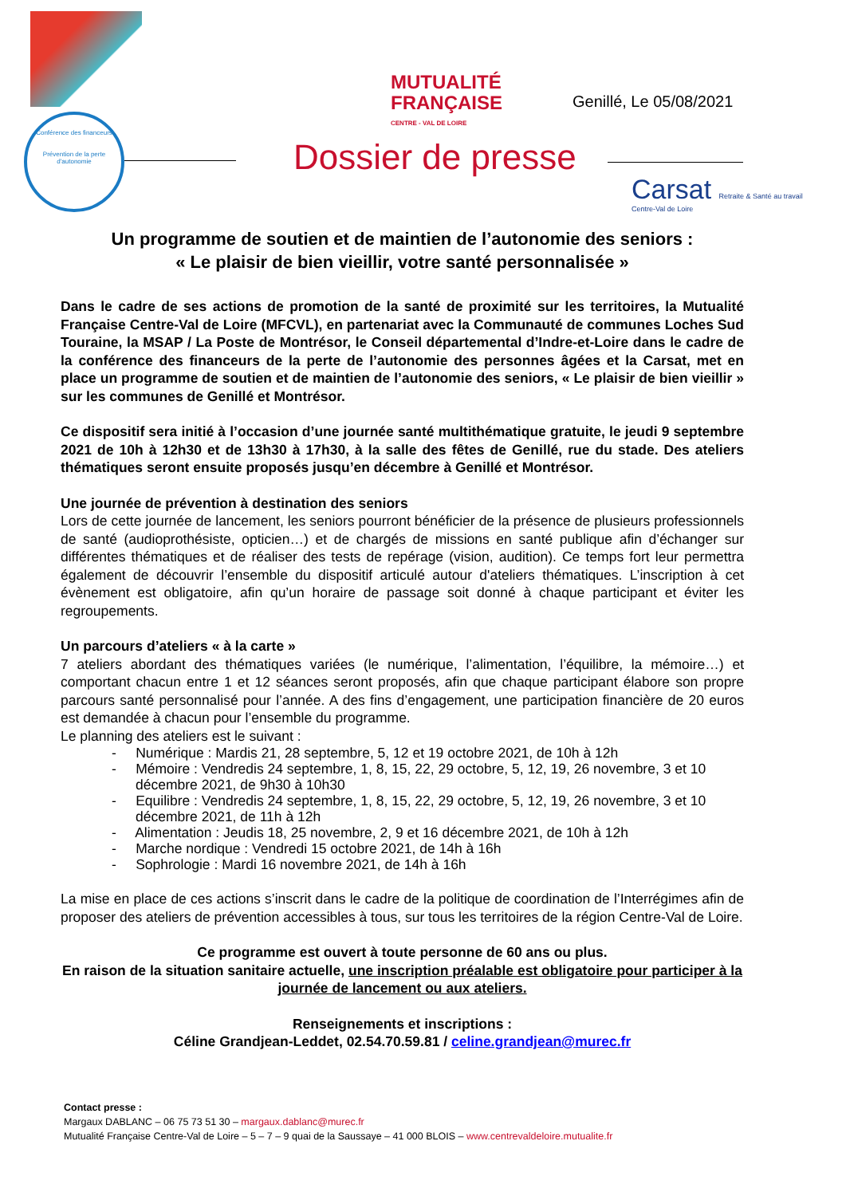Conférence des financeurs
Prévention de la perte d'autonomie
MUTUALITÉ
FRANÇAISE
CENTRE - VAL DE LOIRE
Genillé, Le 05/08/2021
Dossier de presse
Carsat Retraite & Santé au travail
Centre-Val de Loire
Un programme de soutien et de maintien de l’autonomie des seniors :
« Le plaisir de bien vieillir, votre santé personnalisée »
Dans le cadre de ses actions de promotion de la santé de proximité sur les territoires, la Mutualité Française Centre-Val de Loire (MFCVL), en partenariat avec la Communauté de communes Loches Sud Touraine, la MSAP / La Poste de Montrésor, le Conseil départemental d’Indre-et-Loire dans le cadre de la conférence des financeurs de la perte de l’autonomie des personnes âgées et la Carsat, met en place un programme de soutien et de maintien de l’autonomie des seniors, « Le plaisir de bien vieillir » sur les communes de Genillé et Montrésor.
Ce dispositif sera initié à l’occasion d’une journée santé multithématique gratuite, le jeudi 9 septembre 2021 de 10h à 12h30 et de 13h30 à 17h30, à la salle des fêtes de Genillé, rue du stade. Des ateliers thématiques seront ensuite proposés jusqu’en décembre à Genillé et Montrésor.
Une journée de prévention à destination des seniors
Lors de cette journée de lancement, les seniors pourront bénéficier de la présence de plusieurs professionnels de santé (audioprothésiste, opticien…) et de chargés de missions en santé publique afin d’échanger sur différentes thématiques et de réaliser des tests de repérage (vision, audition). Ce temps fort leur permettra également de découvrir l’ensemble du dispositif articulé autour d'ateliers thématiques. L’inscription à cet évènement est obligatoire, afin qu’un horaire de passage soit donné à chaque participant et éviter les regroupements.
Un parcours d’ateliers « à la carte »
7 ateliers abordant des thématiques variées (le numérique, l’alimentation, l’équilibre, la mémoire…) et comportant chacun entre 1 et 12 séances seront proposés, afin que chaque participant élabore son propre parcours santé personnalisé pour l’année. A des fins d’engagement, une participation financière de 20 euros est demandée à chacun pour l’ensemble du programme.
Le planning des ateliers est le suivant :
- Numérique : Mardis 21, 28 septembre, 5, 12 et 19 octobre 2021, de 10h à 12h
- Mémoire : Vendredis 24 septembre, 1, 8, 15, 22, 29 octobre, 5, 12, 19, 26 novembre, 3 et 10 décembre 2021, de 9h30 à 10h30
- Equilibre : Vendredis 24 septembre, 1, 8, 15, 22, 29 octobre, 5, 12, 19, 26 novembre, 3 et 10 décembre 2021, de 11h à 12h
- Alimentation : Jeudis 18, 25 novembre, 2, 9 et 16 décembre 2021, de 10h à 12h
- Marche nordique : Vendredi 15 octobre 2021, de 14h à 16h
- Sophrologie : Mardi 16 novembre 2021, de 14h à 16h
La mise en place de ces actions s’inscrit dans le cadre de la politique de coordination de l’Interrégimes afin de proposer des ateliers de prévention accessibles à tous, sur tous les territoires de la région Centre-Val de Loire.
Ce programme est ouvert à toute personne de 60 ans ou plus.
En raison de la situation sanitaire actuelle, une inscription préalable est obligatoire pour participer à la journée de lancement ou aux ateliers.
Renseignements et inscriptions :
Céline Grandjean-Leddet, 02.54.70.59.81 / celine.grandjean@murec.fr
Contact presse :
Margaux DABLANC – 06 75 73 51 30 – margaux.dablanc@murec.fr
Mutualité Française Centre-Val de Loire – 5 – 7 – 9 quai de la Saussaye – 41 000 BLOIS – www.centrevaldeloire.mutualite.fr